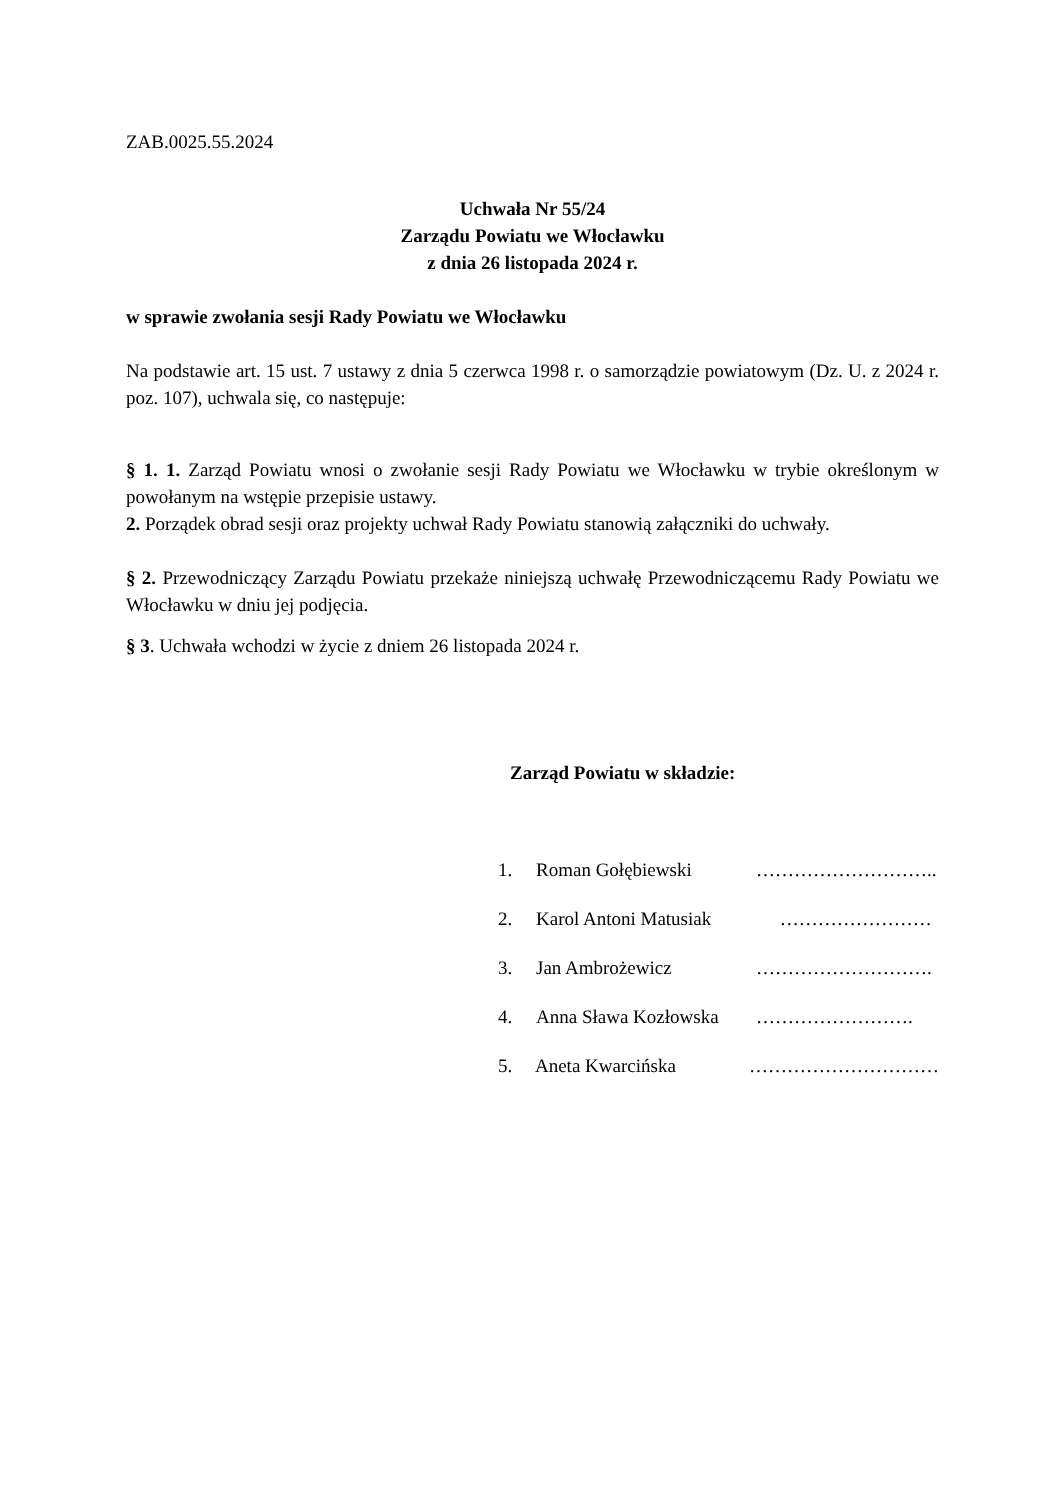ZAB.0025.55.2024
Uchwała Nr 55/24
Zarządu Powiatu we Włocławku
z dnia 26 listopada 2024 r.
w sprawie zwołania sesji Rady Powiatu we Włocławku
Na podstawie art. 15 ust. 7 ustawy z dnia 5 czerwca 1998 r. o samorządzie powiatowym (Dz. U. z 2024 r. poz. 107), uchwala się, co następuje:
§ 1. 1. Zarząd Powiatu wnosi o zwołanie sesji Rady Powiatu we Włocławku w trybie określonym w powołanym na wstępie przepisie ustawy.
2. Porządek obrad sesji oraz projekty uchwał Rady Powiatu stanowią załączniki do uchwały.
§ 2. Przewodniczący Zarządu Powiatu przekaże niniejszą uchwałę Przewodniczącemu Rady Powiatu we Włocławku w dniu jej podjęcia.
§ 3. Uchwała wchodzi w życie z dniem 26 listopada 2024 r.
Zarząd Powiatu w składzie:
1. Roman Gołębiewski ………………………..
2. Karol Antoni Matusiak ……………………
3. Jan Ambrożewicz ……………………….
4. Anna Sława Kozłowska …………………….
5. Aneta Kwarcińska …………………………